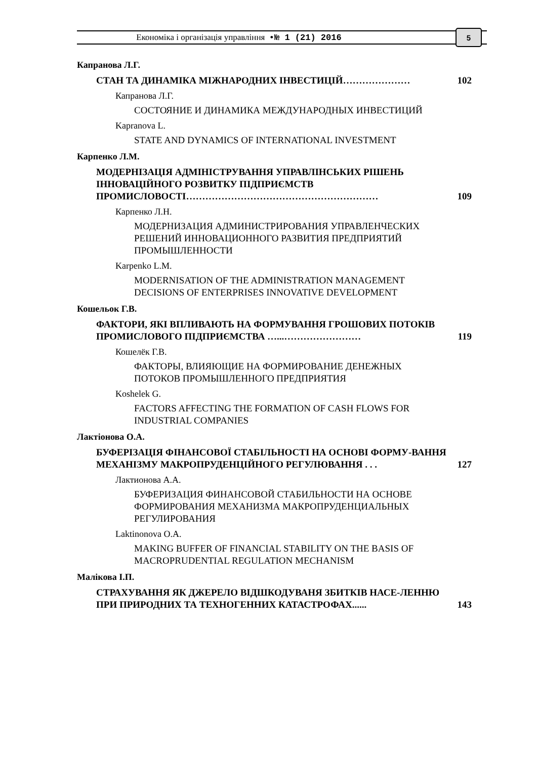Економіка і організація управління •№ 1 (21) 2016 5
Капранова Л.Г.
СТАН ТА ДИНАМІКА МІЖНАРОДНИХ ІНВЕСТИЦІЙ………………… 102
Капранова Л.Г.
СОСТОЯНИЕ И ДИНАМИКА МЕЖДУНАРОДНЫХ ИНВЕСТИЦИЙ
Kapranova L.
STATE AND DYNAMICS OF INTERNATIONAL INVESTMENT
Карпенко Л.М.
МОДЕРНІЗАЦІЯ АДМІНІСТРУВАННЯ УПРАВЛІНСЬКИХ РІШЕНЬ ІННОВАЦІЙНОГО РОЗВИТКУ ПІДПРИЄМСТВ ПРОМИСЛОВОСТІ…………………………………………………… 109
Карпенко Л.Н.
МОДЕРНИЗАЦИЯ АДМИНИСТРИРОВАНИЯ УПРАВЛЕНЧЕСКИХ РЕШЕНИЙ ИННОВАЦИОННОГО РАЗВИТИЯ ПРЕДПРИЯТИЙ ПРОМЫШЛЕННОСТИ
Karpenko L.M.
MODERNISATION OF THE ADMINISTRATION MANAGEMENT DECISIONS OF ENTERPRISES INNOVATIVE DEVELOPMENT
Кошельок Г.В.
ФАКТОРИ, ЯКІ ВПЛИВАЮТЬ НА ФОРМУВАННЯ ГРОШОВИХ ПОТОКІВ ПРОМИСЛОВОГО ПІДПРИЄМСТВА …...…………………… 119
Кошелёк Г.В.
ФАКТОРЫ, ВЛИЯЮЩИЕ НА ФОРМИРОВАНИЕ ДЕНЕЖНЫХ ПОТОКОВ ПРОМЫШЛЕННОГО ПРЕДПРИЯТИЯ
Koshelek G.
FACTORS AFFECTING THE FORMATION OF CASH FLOWS FOR INDUSTRIAL COMPANIES
Лактіонова О.А.
БУФЕРІЗАЦІЯ ФІНАНСОВОЇ СТАБІЛЬНОСТІ НА ОСНОВІ ФОРМУ-ВАННЯ МЕХАНІЗМУ МАКРОПРУДЕНЦІЙНОГО РЕГУЛЮВАННЯ . . . 127
Лактионова А.А.
БУФЕРИЗАЦИЯ ФИНАНСОВОЙ СТАБИЛЬНОСТИ НА ОСНОВЕ ФОРМИРОВАНИЯ МЕХАНИЗМА МАКРОПРУДЕНЦИАЛЬНЫХ РЕГУЛИРОВАНИЯ
Laktinonova O.A.
MAKING BUFFER OF FINANCIAL STABILITY ON THE BASIS OF MACROPRUDENTIAL REGULATION MECHANISM
Малікова І.П.
СТРАХУВАННЯ ЯК ДЖЕРЕЛО ВІДШКОДУВАНЯ ЗБИТКІВ НАСЕ-ЛЕННЮ ПРИ ПРИРОДНИХ ТА ТЕХНОГЕННИХ КАТАСТРОФАХ...... 143